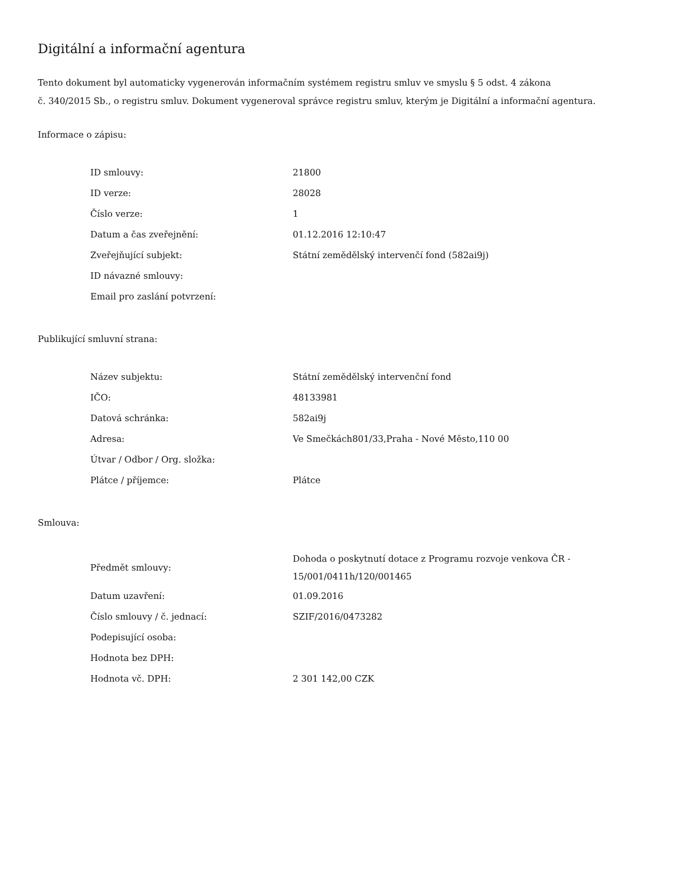Digitální a informační agentura
Tento dokument byl automaticky vygenerován informačním systémem registru smluv ve smyslu § 5 odst. 4 zákona
č. 340/2015 Sb., o registru smluv. Dokument vygeneroval správce registru smluv, kterým je Digitální a informační agentura.
Informace o zápisu:
| ID smlouvy: | 21800 |
| ID verze: | 28028 |
| Číslo verze: | 1 |
| Datum a čas zveřejnění: | 01.12.2016 12:10:47 |
| Zveřejňující subjekt: | Státní zemědělský intervenčí fond (582ai9j) |
| ID návazné smlouvy: | |
| Email pro zaslání potvrzení: | |
Publikující smluvní strana:
| Název subjektu: | Státní zemědělský intervenční fond |
| IČO: | 48133981 |
| Datová schránka: | 582ai9j |
| Adresa: | Ve Smečkách801/33,Praha - Nové Město,110 00 |
| Útvar / Odbor / Org. složka: | |
| Plátce / příjemce: | Plátce |
Smlouva:
| Předmět smlouvy: | Dohoda o poskytnutí dotace z Programu rozvoje venkova ČR - 15/001/0411h/120/001465 |
| Datum uzavření: | 01.09.2016 |
| Číslo smlouvy / č. jednací: | SZIF/2016/0473282 |
| Podepisující osoba: | |
| Hodnota bez DPH: | |
| Hodnota vč. DPH: | 2 301 142,00 CZK |